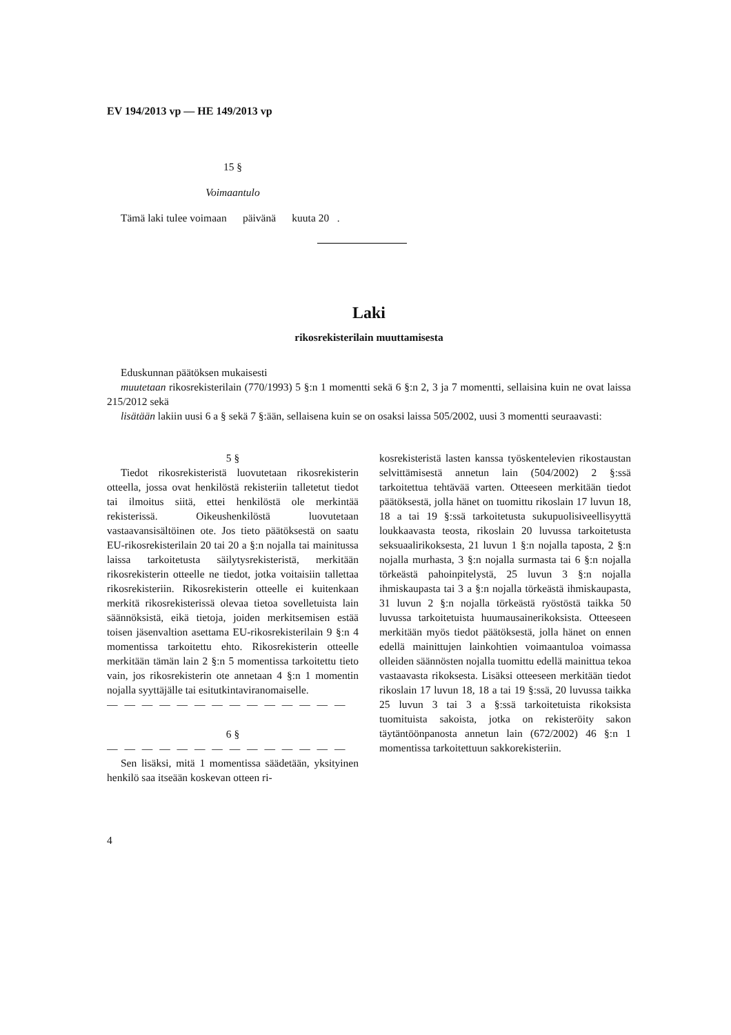EV 194/2013 vp — HE 149/2013 vp
15 §
Voimaantulo
Tämä laki tulee voimaan päivänä kuuta 20 .
Laki
rikosrekisterilain muuttamisesta
Eduskunnan päätöksen mukaisesti
muutetaan rikosrekisterilain (770/1993) 5 §:n 1 momentti sekä 6 §:n 2, 3 ja 7 momentti, sellaisina kuin ne ovat laissa 215/2012 sekä
lisätään lakiin uusi 6 a § sekä 7 §:ään, sellaisena kuin se on osaksi laissa 505/2002, uusi 3 momentti seuraavasti:
5 §
Tiedot rikosrekisteristä luovutetaan rikosrekisterin otteella, jossa ovat henkilöstä rekisteriin talletetut tiedot tai ilmoitus siitä, ettei henkilöstä ole merkintää rekisterissä. Oikeushenkilöstä luovutetaan vastaavansisältöinen ote. Jos tieto päätöksestä on saatu EU-rikosrekisterilain 20 tai 20 a §:n nojalla tai mainitussa laissa tarkoitetusta säilytysrekisteristä, merkitään rikosrekisterin otteelle ne tiedot, jotka voitaisiin tallettaa rikosrekisteriin. Rikosrekisterin otteelle ei kuitenkaan merkitä rikosrekisterissä olevaa tietoa sovelletuista lain säännöksistä, eikä tietoja, joiden merkitsemisen estää toisen jäsenvaltion asettama EU-rikosrekisterilain 9 §:n 4 momentissa tarkoitettu ehto. Rikosrekisterin otteelle merkitään tämän lain 2 §:n 5 momentissa tarkoitettu tieto vain, jos rikosrekisterin ote annetaan 4 §:n 1 momentin nojalla syyttäjälle tai esitutkintaviranomaiselle.
— — — — — — — — — — — — — —
6 §
— — — — — — — — — — — — — —
Sen lisäksi, mitä 1 momentissa säädetään, yksityinen henkilö saa itseään koskevan otteen ri-
kosrekisteristä lasten kanssa työskentelevien rikostaustan selvittämisestä annetun lain (504/2002) 2 §:ssä tarkoitettua tehtävää varten. Otteeseen merkitään tiedot päätöksestä, jolla hänet on tuomittu rikoslain 17 luvun 18, 18 a tai 19 §:ssä tarkoitetusta sukupuolisiveellisyyttä loukkaavasta teosta, rikoslain 20 luvussa tarkoitetusta seksuaalirikoksesta, 21 luvun 1 §:n nojalla taposta, 2 §:n nojalla murhasta, 3 §:n nojalla surmasta tai 6 §:n nojalla törkeästä pahoinpitelystä, 25 luvun 3 §:n nojalla ihmiskaupasta tai 3 a §:n nojalla törkeästä ihmiskaupasta, 31 luvun 2 §:n nojalla törkeästä ryöstöstä taikka 50 luvussa tarkoitetuista huumausainerikoksista. Otteeseen merkitään myös tiedot päätöksestä, jolla hänet on ennen edellä mainittujen lainkohtien voimaantuloa voimassa olleiden säännösten nojalla tuomittu edellä mainittua tekoa vastaavasta rikoksesta. Lisäksi otteeseen merkitään tiedot rikoslain 17 luvun 18, 18 a tai 19 §:ssä, 20 luvussa taikka 25 luvun 3 tai 3 a §:ssä tarkoitetuista rikoksista tuomituista sakoista, jotka on rekisteröity sakon täytäntöönpanosta annetun lain (672/2002) 46 §:n 1 momentissa tarkoitettuun sakkorekisteriin.
4